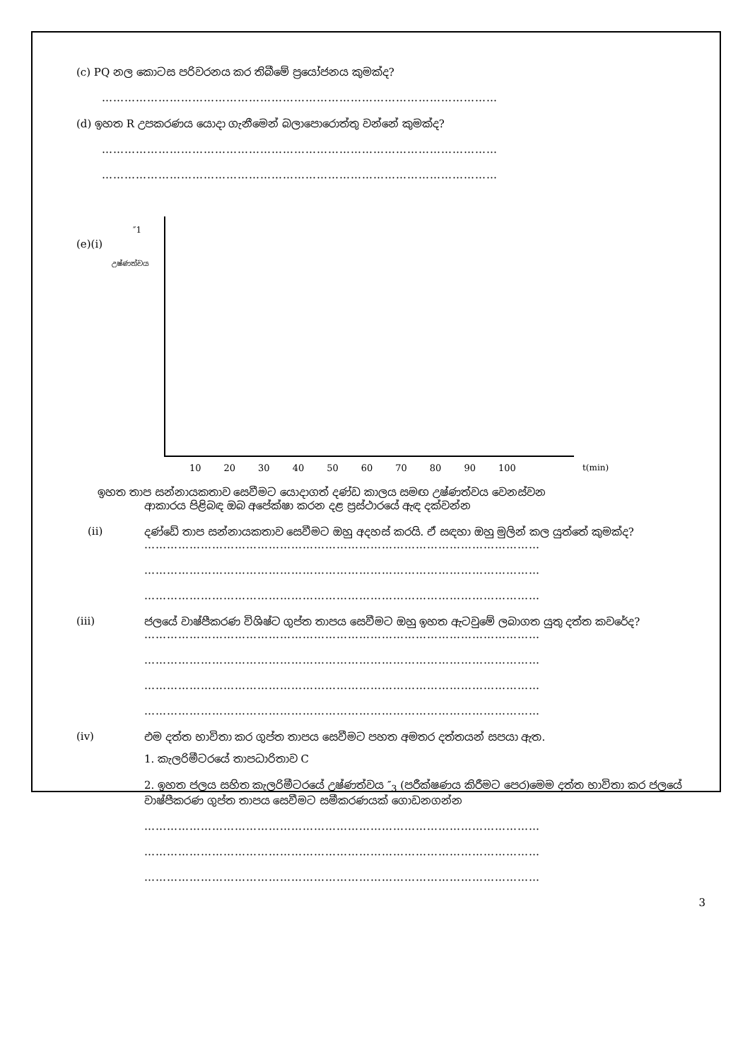(c) PQ නල කොටස පරිවරනය කර තිබීමේ ප්‍රයෝජනය කුමක්ද?
……………………………………………………………………………………………
(d) ඉහත R උපකරණය යොදා ගැනීමෙන් බලාපොරොත්තු වන්නේ කුමක්ද?
……………………………………………………………………………………………
……………………………………………………………………………………………
″1
(e)(i)
උෂ්ණත්වය
10 20 30 40 50 60 70 80 90 100 t(min)
ඉහත තාප සන්නායකතාව සෙවීමට යොදාගත් දණ්ඩ කාලය සමඟ උෂ්ණත්වය වෙනස්වන
ආකාරය පිළිබඳ ඔබ අපේක්ෂා කරන දළ ප්‍රස්ථාරයේ ඇඳ දක්වන්න
(ii) දණ්ඩේ තාප සන්නායකතාව සෙවීමට ඔහු අදහස් කරයි. ඒ සඳහා ඔහු මුලින් කල යුත්තේ කුමක්ද?
……………………………………………………………………………………………
……………………………………………………………………………………………
……………………………………………………………………………………………
(iii) ජලයේ වාෂ්පීකරණ විශිෂ්ට ගුප්ත තාපය සෙවීමට ඔහු ඉහත ඇටවුමේ ලබාගත යුතු දත්ත කවරේද?
……………………………………………………………………………………………
……………………………………………………………………………………………
……………………………………………………………………………………………
……………………………………………………………………………………………
(iv) එම දත්ත භාවිතා කර ගුප්ත තාපය සෙවීමට පහත අමතර දත්තයන් සපයා ඇත.
1. කැලරිමීටරයේ තාපධාරිතාව C
2. ඉහත ජලය සහිත කැලරිමීටරයේ උෂ්ණත්වය ″<sub>3</sub> (පරීක්ෂණය කිරීමට පෙර)මෙම දත්ත භාවිතා කර ජලයේ වාෂ්පීකරණ ගුප්ත තාපය සෙවීමට සමීකරණයක් ගොඩනගන්න
……………………………………………………………………………………………
……………………………………………………………………………………………
……………………………………………………………………………………………
3